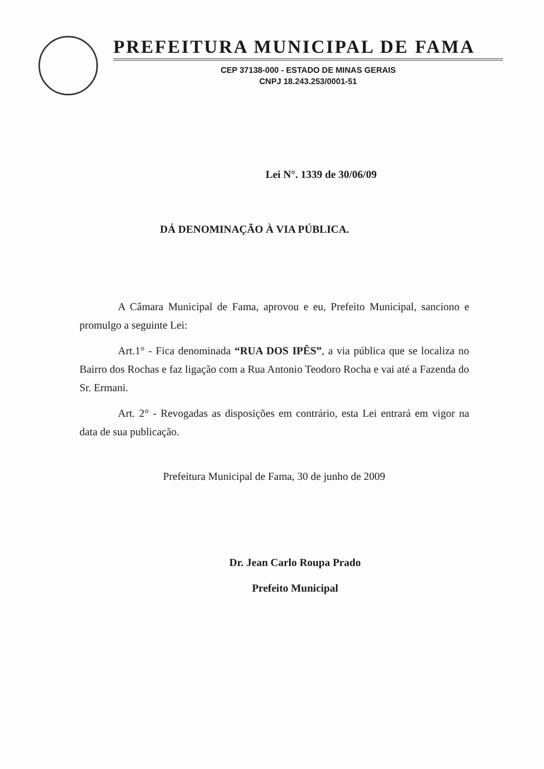PREFEITURA MUNICIPAL DE FAMA
CEP 37138-000 - ESTADO DE MINAS GERAIS
CNPJ 18.243.253/0001-51
Lei N°. 1339 de 30/06/09
DÁ DENOMINAÇÃO À VIA PÚBLICA.
A Câmara Municipal de Fama, aprovou e eu, Prefeito Municipal, sanciono e promulgo a seguinte Lei:
Art.1° - Fica denominada “RUA DOS IPÊS”, a via pública que se localiza no Bairro dos Rochas e faz ligação com a Rua Antonio Teodoro Rocha e vai até a Fazenda do Sr. Ermani.
Art. 2° - Revogadas as disposições em contrário, esta Lei entrará em vigor na data de sua publicação.
Prefeitura Municipal de Fama, 30 de junho de 2009
Dr. Jean Carlo Roupa Prado
Prefeito Municipal